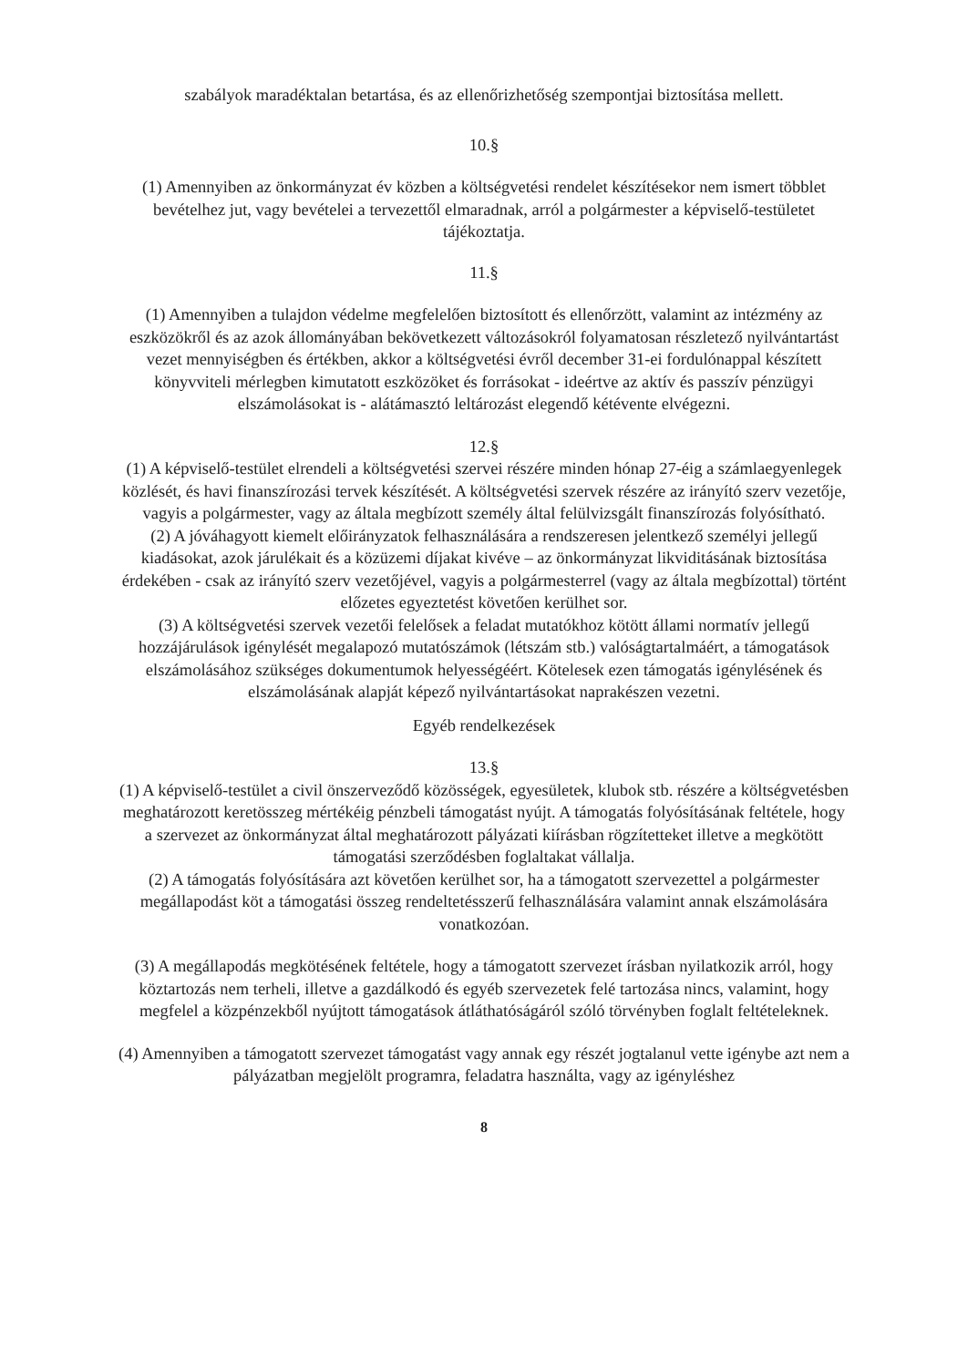szabályok maradéktalan betartása, és az ellenőrizhetőség szempontjai biztosítása mellett.
10.§
(1) Amennyiben az önkormányzat év közben a költségvetési rendelet készítésekor nem ismert többlet bevételhez jut, vagy bevételei a tervezettől elmaradnak, arról a polgármester a képviselő-testületet tájékoztatja.
11.§
(1) Amennyiben a tulajdon védelme megfelelően biztosított és ellenőrzött, valamint az intézmény az eszközökről és az azok állományában bekövetkezett változásokról folyamatosan részletező nyilvántartást vezet mennyiségben és értékben, akkor a költségvetési évről december 31-ei fordulónappal készített könyvviteli mérlegben kimutatott eszközöket és forrásokat - ideértve az aktív és passzív pénzügyi elszámolásokat is - alátámasztó leltározást elegendő kétévente elvégezni.
12.§
(1) A képviselő-testület elrendeli a költségvetési szervei részére minden hónap 27-éig a számlaegyenlegek közlését, és havi finanszírozási tervek készítését. A költségvetési szervek részére az irányító szerv vezetője, vagyis a polgármester, vagy az általa megbízott személy által felülvizsgált finanszírozás folyósítható.
(2) A jóváhagyott kiemelt előirányzatok felhasználására a rendszeresen jelentkező személyi jellegű kiadásokat, azok járulékait és a közüzemi díjakat kivéve – az önkormányzat likviditásának biztosítása érdekében - csak az irányító szerv vezetőjével, vagyis a polgármesterrel (vagy az általa megbízottal) történt előzetes egyeztetést követően kerülhet sor.
(3) A költségvetési szervek vezetői felelősek a feladat mutatókhoz kötött állami normatív jellegű hozzájárulások igénylését megalapozó mutatószámok (létszám stb.) valóságtartalmáért, a támogatások elszámolásához szükséges dokumentumok helyességéért. Kötelesek ezen támogatás igénylésének és elszámolásának alapját képező nyilvántartásokat naprakészen vezetni.
Egyéb rendelkezések
13.§
(1) A képviselő-testület a civil önszerveződő közösségek, egyesületek, klubok stb. részére a költségvetésben meghatározott keretösszeg mértékéig pénzbeli támogatást nyújt. A támogatás folyósításának feltétele, hogy a szervezet az önkormányzat által meghatározott pályázati kiírásban rögzítetteket illetve a megkötött támogatási szerződésben foglaltakat vállalja.
(2) A támogatás folyósítására azt követően kerülhet sor, ha a támogatott szervezettel a polgármester megállapodást köt a támogatási összeg rendeltetésszerű felhasználására valamint annak elszámolására vonatkozóan.
(3) A megállapodás megkötésének feltétele, hogy a támogatott szervezet írásban nyilatkozik arról, hogy köztartozás nem terheli, illetve a gazdálkodó és egyéb szervezetek felé tartozása nincs, valamint, hogy megfelel a közpénzekből nyújtott támogatások átláthatóságáról szóló törvényben foglalt feltételeknek.
(4) Amennyiben a támogatott szervezet támogatást vagy annak egy részét jogtalanul vette igénybe azt nem a pályázatban megjelölt programra, feladatra használta, vagy az igényléshez
8